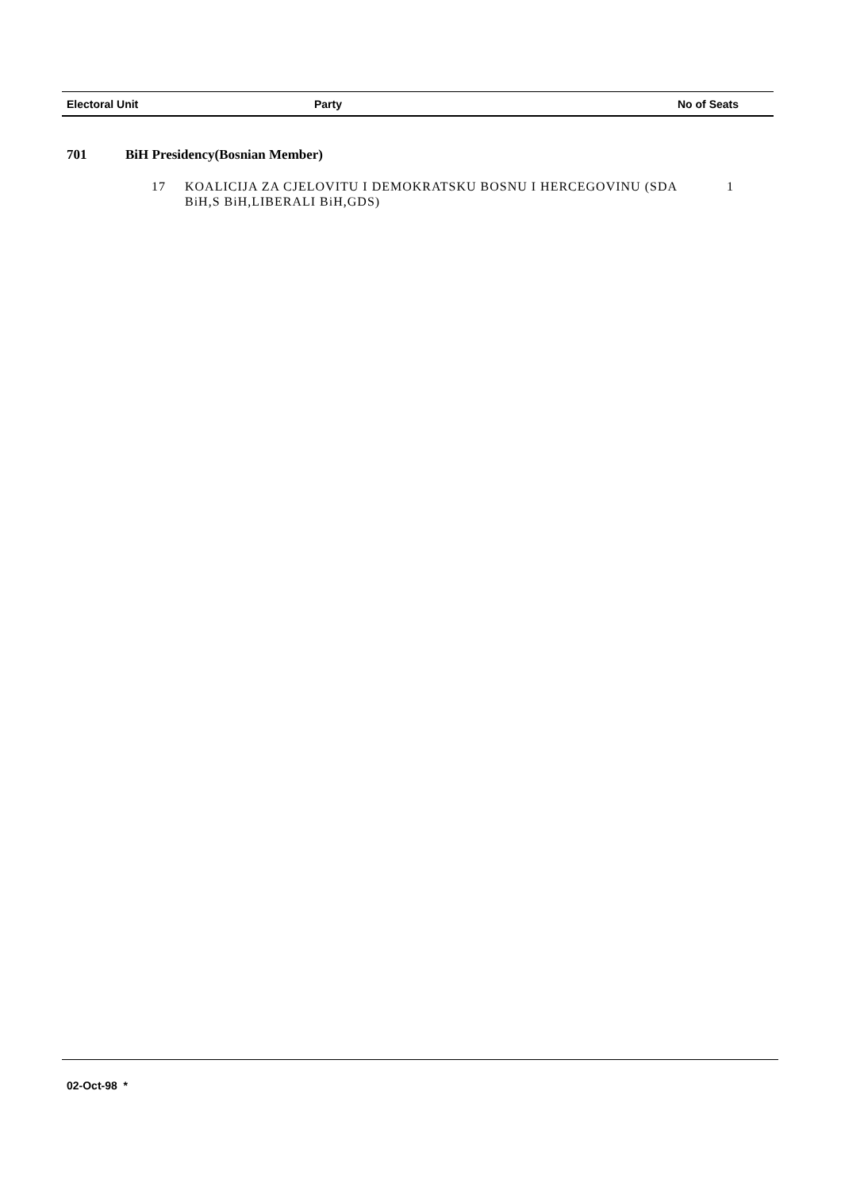| Electoral Unit | Party | No of Seats |
| --- | --- | --- |
701 BiH Presidency(Bosnian Member)
17 KOALICIJA ZA CJELOVITU I DEMOKRATSKU BOSNU I HERCEGOVINU (SDA BiH,S BiH,LIBERALI BiH,GDS)
1
02-Oct-98 *